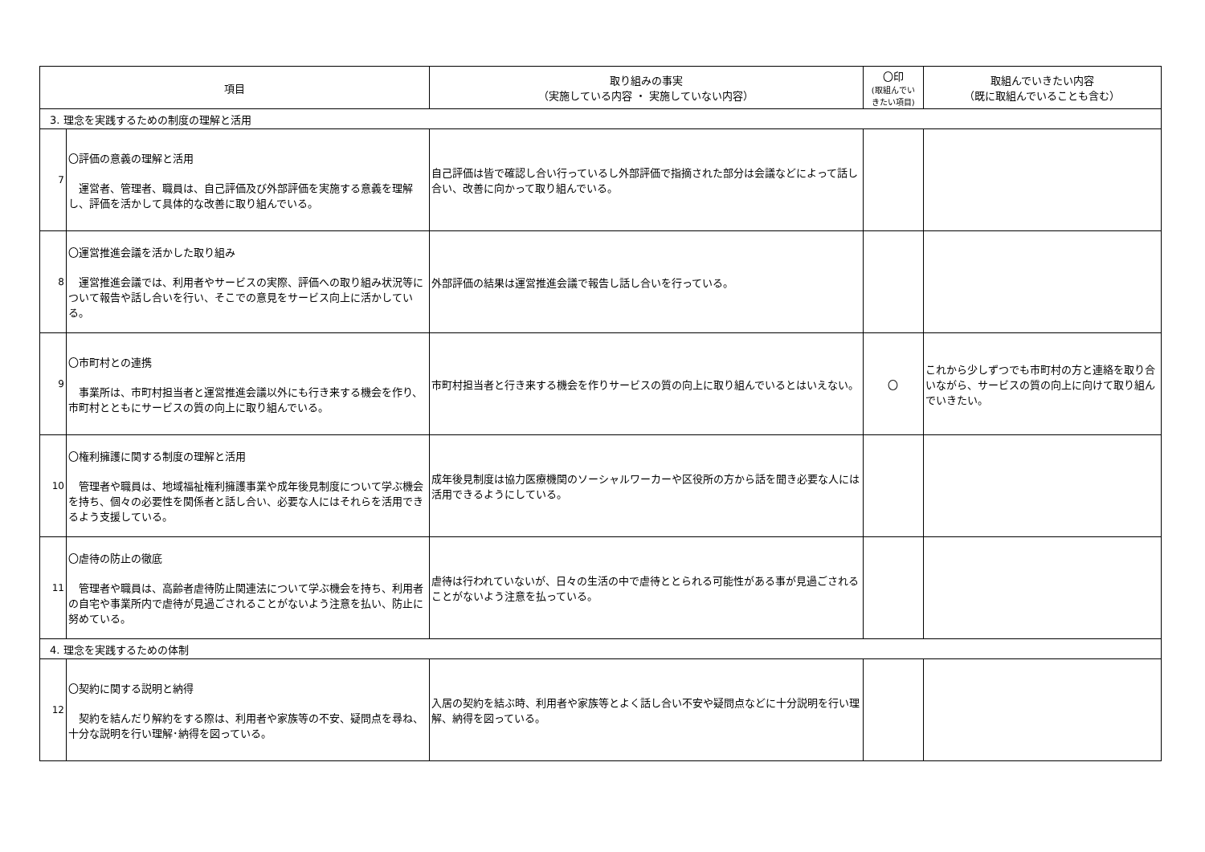| 項目 | | 取り組みの事実 （実施している内容 ・ 実施していない内容） | 〇印 (取組んでい きたい項目) | 取組んでいきたい内容 （既に取組んでいることも含む） |
| --- | --- | --- | --- | --- |
| 3. 理念を実践するための制度の理解と活用 | | | | |
| 7 | 〇評価の意義の理解と活用 運営者、管理者、職員は、自己評価及び外部評価を実施する意義を理解し、評価を活かして具体的な改善に取り組んでいる。 | 自己評価は皆で確認し合い行っているし外部評価で指摘された部分は会議などによって話し合い、改善に向かって取り組んでいる。 | | |
| 8 | 〇運営推進会議を活かした取り組み 運営推進会議では、利用者やサービスの実際、評価への取り組み状況等について報告や話し合いを行い、そこでの意見をサービス向上に活かしている。 | 外部評価の結果は運営推進会議で報告し話し合いを行っている。 | | |
| 9 | 〇市町村との連携 事業所は、市町村担当者と運営推進会議以外にも行き来する機会を作り、市町村とともにサービスの質の向上に取り組んでいる。 | 市町村担当者と行き来する機会を作りサービスの質の向上に取り組んでいるとはいえない。 | 〇 | これから少しずつでも市町村の方と連絡を取り合いながら、サービスの質の向上に向けて取り組んでいきたい。 |
| 10 | 〇権利擁護に関する制度の理解と活用 管理者や職員は、地域福祉権利擁護事業や成年後見制度について学ぶ機会を持ち、個々の必要性を関係者と話し合い、必要な人にはそれらを活用できるよう支援している。 | 成年後見制度は協力医療機関のソーシャルワーカーや区役所の方から話を聞き必要な人には活用できるようにしている。 | | |
| 11 | 〇虐待の防止の徹底 管理者や職員は、高齢者虐待防止関連法について学ぶ機会を持ち、利用者の自宅や事業所内で虐待が見過ごされることがないよう注意を払い、防止に努めている。 | 虐待は行われていないが、日々の生活の中で虐待ととられる可能性がある事が見過ごされることがないよう注意を払っている。 | | |
| 4. 理念を実践するための体制 | | | | |
| 12 | 〇契約に関する説明と納得 契約を結んだり解約をする際は、利用者や家族等の不安、疑問点を尋ね、十分な説明を行い理解･納得を図っている。 | 入居の契約を結ぶ時、利用者や家族等とよく話し合い不安や疑問点などに十分説明を行い理解、納得を図っている。 | | |